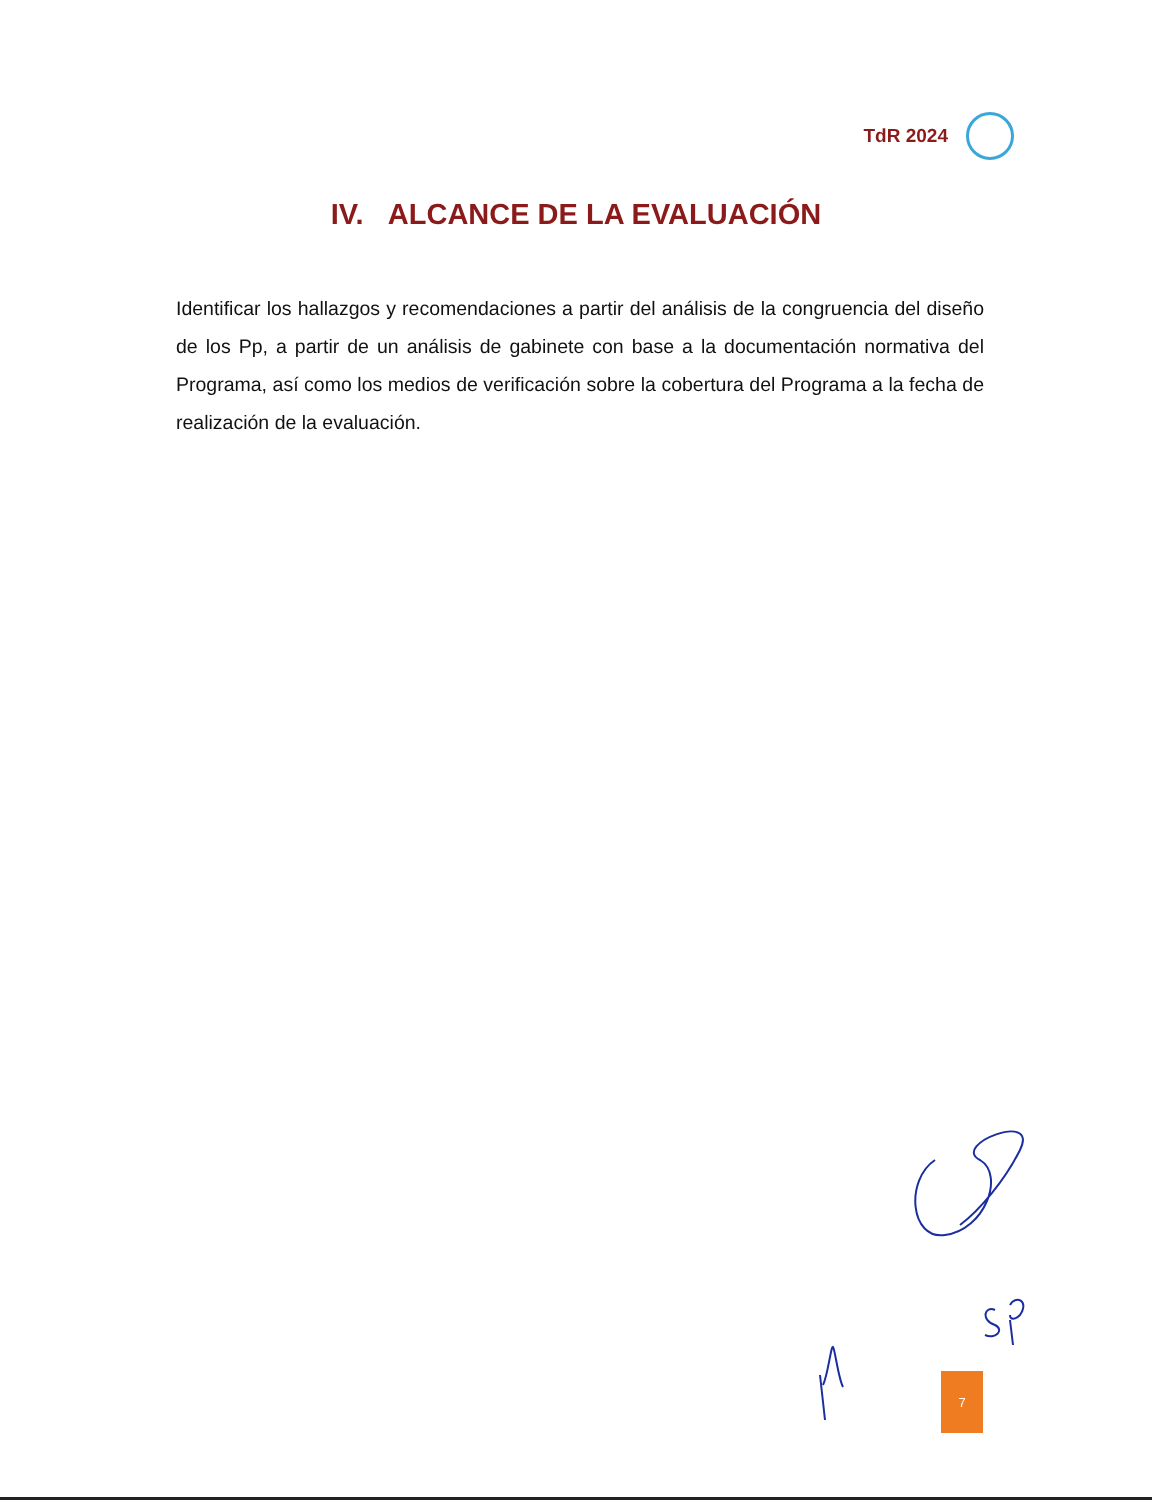TdR 2024
IV. ALCANCE DE LA EVALUACIÓN
Identificar los hallazgos y recomendaciones a partir del análisis de la congruencia del diseño de los Pp, a partir de un análisis de gabinete con base a la documentación normativa del Programa, así como los medios de verificación sobre la cobertura del Programa a la fecha de realización de la evaluación.
7